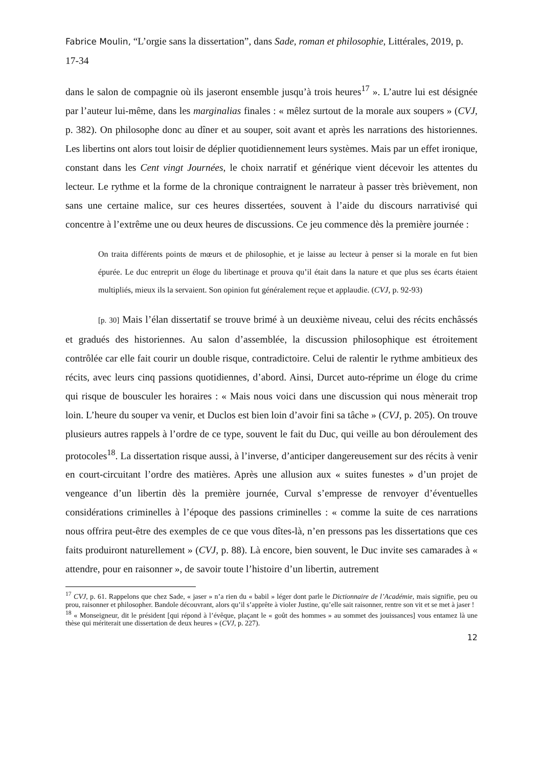Fabrice Moulin, “L’orgie sans la dissertation”, dans Sade, roman et philosophie, Littérales, 2019, p. 17-34
dans le salon de compagnie où ils jaseront ensemble jusqu’à trois heures<sup>17</sup> ». L’autre lui est désignée par l’auteur lui-même, dans les marginalias finales : « mêlez surtout de la morale aux soupers » (CVJ, p. 382). On philosophe donc au dîner et au souper, soit avant et après les narrations des historiennes. Les libertins ont alors tout loisir de déplier quotidiennement leurs systèmes. Mais par un effet ironique, constant dans les Cent vingt Journées, le choix narratif et générique vient décevoir les attentes du lecteur. Le rythme et la forme de la chronique contraignent le narrateur à passer très brièvement, non sans une certaine malice, sur ces heures dissertées, souvent à l’aide du discours narrativisé qui concentre à l’extrême une ou deux heures de discussions. Ce jeu commence dès la première journée :
On traita différents points de mœurs et de philosophie, et je laisse au lecteur à penser si la morale en fut bien épurée. Le duc entreprit un éloge du libertinage et prouva qu’il était dans la nature et que plus ses écarts étaient multipliés, mieux ils la servaient. Son opinion fut généralement reçue et applaudie. (CVJ, p. 92-93)
[p. 30] Mais l’élan dissertatif se trouve brimé à un deuxième niveau, celui des récits enchâssés et gradués des historiennes. Au salon d’assemblée, la discussion philosophique est étroitement contrôlée car elle fait courir un double risque, contradictoire. Celui de ralentir le rythme ambitieux des récits, avec leurs cinq passions quotidiennes, d’abord. Ainsi, Durcet auto-réprime un éloge du crime qui risque de bousculer les horaires : « Mais nous voici dans une discussion qui nous mènerait trop loin. L’heure du souper va venir, et Duclos est bien loin d’avoir fini sa tâche » (CVJ, p. 205). On trouve plusieurs autres rappels à l’ordre de ce type, souvent le fait du Duc, qui veille au bon déroulement des protocoles<sup>18</sup>. La dissertation risque aussi, à l’inverse, d’anticiper dangereusement sur des récits à venir en court-circuitant l’ordre des matières. Après une allusion aux « suites funestes » d’un projet de vengeance d’un libertin dès la première journée, Curval s’empresse de renvoyer d’éventuelles considérations criminelles à l’époque des passions criminelles : « comme la suite de ces narrations nous offrira peut-être des exemples de ce que vous dîtes-là, n’en pressons pas les dissertations que ces faits produiront naturellement » (CVJ, p. 88). Là encore, bien souvent, le Duc invite ses camarades à « attendre, pour en raisonner », de savoir toute l’histoire d’un libertin, autrement
<sup>17</sup> CVJ, p. 61. Rappelons que chez Sade, « jaser » n’a rien du « babil » léger dont parle le Dictionnaire de l’Académie, mais signifie, peu ou prou, raisonner et philosopher. Bandole découvrant, alors qu’il s’apprête à violer Justine, qu’elle sait raisonner, rentre son vit et se met à jaser !
<sup>18</sup> « Monseigneur, dit le président [qui répond à l’évêque, plaçant le « goût des hommes » au sommet des jouissances] vous entamez là une thèse qui mériterait une dissertation de deux heures » (CVJ, p. 227).
12